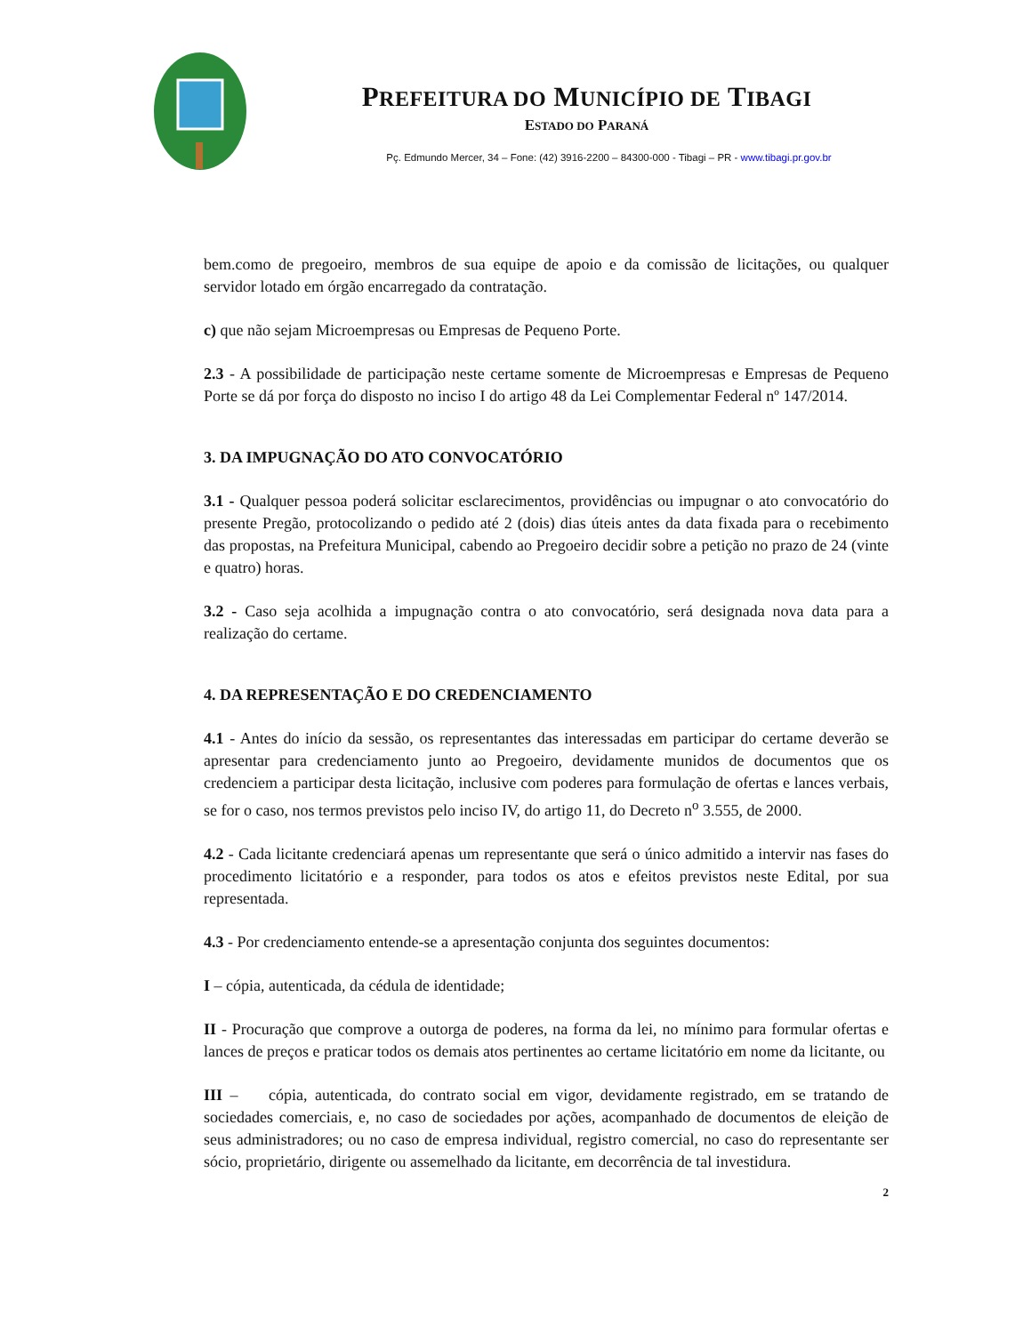PREFEITURA DO MUNICÍPIO DE TIBAGI
ESTADO DO PARANÁ
Pç. Edmundo Mercer, 34 – Fone: (42) 3916-2200 – 84300-000 - Tibagi – PR - www.tibagi.pr.gov.br
bem.como de pregoeiro, membros de sua equipe de apoio e da comissão de licitações, ou qualquer servidor lotado em órgão encarregado da contratação.
c) que não sejam Microempresas ou Empresas de Pequeno Porte.
2.3 - A possibilidade de participação neste certame somente de Microempresas e Empresas de Pequeno Porte se dá por força do disposto no inciso I do artigo 48 da Lei Complementar Federal nº 147/2014.
3. DA IMPUGNAÇÃO DO ATO CONVOCATÓRIO
3.1 - Qualquer pessoa poderá solicitar esclarecimentos, providências ou impugnar o ato convocatório do presente Pregão, protocolizando o pedido até 2 (dois) dias úteis antes da data fixada para o recebimento das propostas, na Prefeitura Municipal, cabendo ao Pregoeiro decidir sobre a petição no prazo de 24 (vinte e quatro) horas.
3.2 - Caso seja acolhida a impugnação contra o ato convocatório, será designada nova data para a realização do certame.
4. DA REPRESENTAÇÃO E DO CREDENCIAMENTO
4.1 - Antes do início da sessão, os representantes das interessadas em participar do certame deverão se apresentar para credenciamento junto ao Pregoeiro, devidamente munidos de documentos que os credenciem a participar desta licitação, inclusive com poderes para formulação de ofertas e lances verbais, se for o caso, nos termos previstos pelo inciso IV, do artigo 11, do Decreto n<sup>o</sup> 3.555, de 2000.
4.2 - Cada licitante credenciará apenas um representante que será o único admitido a intervir nas fases do procedimento licitatório e a responder, para todos os atos e efeitos previstos neste Edital, por sua representada.
4.3 - Por credenciamento entende-se a apresentação conjunta dos seguintes documentos:
I – cópia, autenticada, da cédula de identidade;
II - Procuração que comprove a outorga de poderes, na forma da lei, no mínimo para formular ofertas e lances de preços e praticar todos os demais atos pertinentes ao certame licitatório em nome da licitante, ou
III – cópia, autenticada, do contrato social em vigor, devidamente registrado, em se tratando de sociedades comerciais, e, no caso de sociedades por ações, acompanhado de documentos de eleição de seus administradores; ou no caso de empresa individual, registro comercial, no caso do representante ser sócio, proprietário, dirigente ou assemelhado da licitante, em decorrência de tal investidura.
2